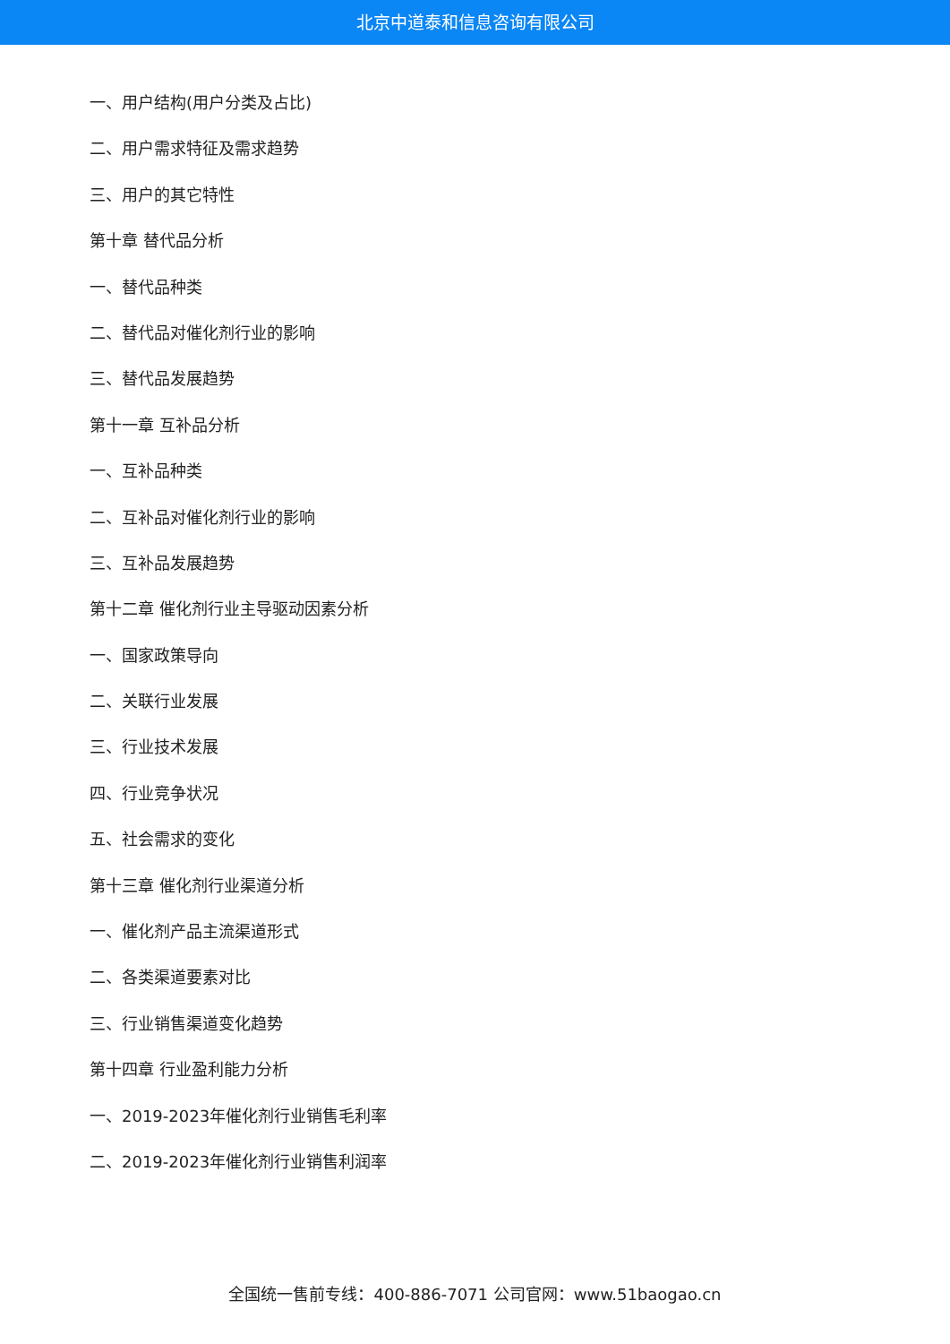北京中道泰和信息咨询有限公司
一、用户结构(用户分类及占比)
二、用户需求特征及需求趋势
三、用户的其它特性
第十章 替代品分析
一、替代品种类
二、替代品对催化剂行业的影响
三、替代品发展趋势
第十一章 互补品分析
一、互补品种类
二、互补品对催化剂行业的影响
三、互补品发展趋势
第十二章 催化剂行业主导驱动因素分析
一、国家政策导向
二、关联行业发展
三、行业技术发展
四、行业竞争状况
五、社会需求的变化
第十三章 催化剂行业渠道分析
一、催化剂产品主流渠道形式
二、各类渠道要素对比
三、行业销售渠道变化趋势
第十四章 行业盈利能力分析
一、2019-2023年催化剂行业销售毛利率
二、2019-2023年催化剂行业销售利润率
全国统一售前专线：400-886-7071 公司官网：www.51baogao.cn